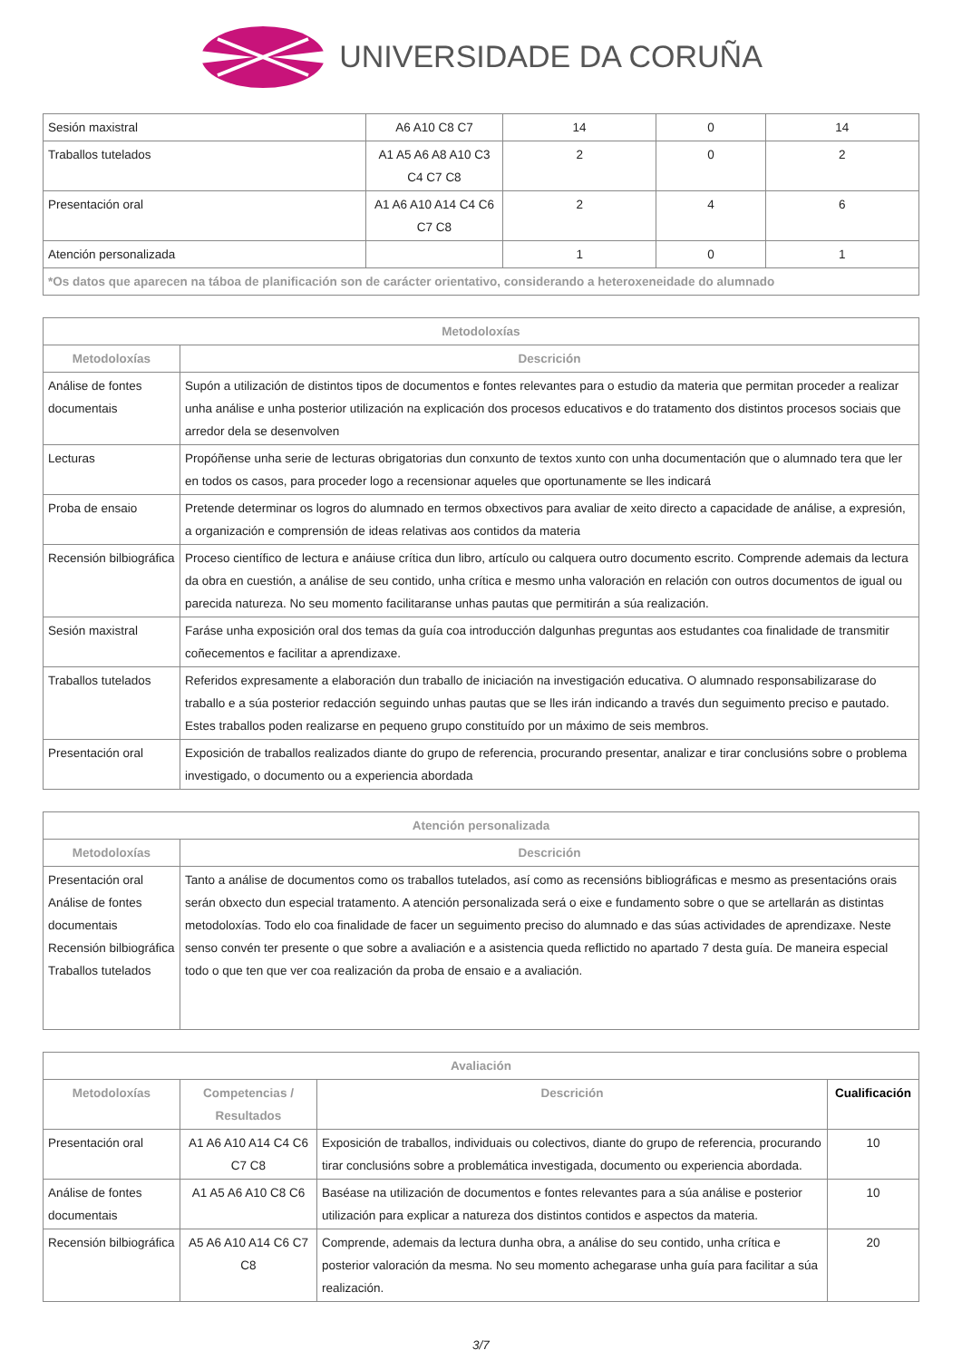UNIVERSIDADE DA CORUÑA
| Sesión maxistral | A6 A10 C8 C7 | 14 | 0 | 14 |
| Traballos tutelados | A1 A5 A6 A8 A10 C3 C4 C7 C8 | 2 | 0 | 2 |
| Presentación oral | A1 A6 A10 A14 C4 C6 C7 C8 | 2 | 4 | 6 |
| Atención personalizada | | 1 | 0 | 1 |
| *Os datos que aparecen na táboa de planificación son de carácter orientativo, considerando a heteroxeneidade do alumnado | | | | |
| Metodoloxías | |
| --- | --- |
| Metodoloxías | Descrición |
| Análise de fontes documentais | Supón a utilización de distintos tipos de documentos e fontes relevantes para o estudio da materia que permitan proceder a realizar unha análise e unha posterior utilización na explicación dos procesos educativos e do tratamento dos distintos procesos sociais que arredor dela se desenvolven |
| Lecturas | Propóñense unha serie de lecturas obrigatorias dun conxunto de textos xunto con unha documentación que o alumnado tera que ler en todos os casos, para proceder logo a recensionar aqueles que oportunamente se lles indicará |
| Proba de ensaio | Pretende determinar os logros do alumnado en termos obxectivos para avaliar de xeito directo a capacidade de análise, a expresión, a organización e comprensión de ideas relativas aos contidos da materia |
| Recensión bilbiográfica | Proceso científico de lectura e anáiuse crítica dun libro, artículo ou calquera outro documento escrito. Comprende ademais da lectura da obra en cuestión, a análise de seu contido, unha crítica e mesmo unha valoración en relación con outros documentos de igual ou parecida natureza. No seu momento facilitaranse unhas pautas que permitirán a súa realización. |
| Sesión maxistral | Faráse unha exposición oral dos temas da guía coa introducción dalgunhas preguntas aos estudantes coa finalidade de transmitir coñecementos e facilitar a aprendizaxe. |
| Traballos tutelados | Referidos expresamente a elaboración dun traballo de iniciación na investigación educativa. O alumnado responsabilizarase do traballo e a súa posterior redacción seguindo unhas pautas que se lles irán indicando a través dun seguimento preciso e pautado. Estes traballos poden realizarse en pequeno grupo constituído por un máximo de seis membros. |
| Presentación oral | Exposición de traballos realizados diante do grupo de referencia, procurando presentar, analizar e tirar conclusións sobre o problema investigado, o documento ou a experiencia abordada |
| Atención personalizada | |
| --- | --- |
| Metodoloxías | Descrición |
| Presentación oral Análise de fontes documentais Recensión bilbiográfica Traballos tutelados | Tanto a análise de documentos como os traballos tutelados, así como as recensións bibliográficas e mesmo as presentacións orais serán obxecto dun especial tratamento. A atención personalizada será o eixe e fundamento sobre o que se artellarán as distintas metodoloxías. Todo elo coa finalidade de facer un seguimento preciso do alumnado e das súas actividades de aprendizaxe. Neste senso convén ter presente o que sobre a avaliación e a asistencia queda reflictido no apartado 7 desta guía. De maneira especial todo o que ten que ver coa realización da proba de ensaio e a avaliación. |
| Avaliación | | | |
| --- | --- | --- | --- |
| Metodoloxías | Competencias / Resultados | Descrición | Cualificación |
| Presentación oral | A1 A6 A10 A14 C4 C6 C7 C8 | Exposición de traballos, individuais ou colectivos, diante do grupo de referencia, procurando tirar conclusións sobre a problemática investigada, documento ou experiencia abordada. | 10 |
| Análise de fontes documentais | A1 A5 A6 A10 C8 C6 | Baséase na utilización de documentos e fontes relevantes para a súa análise e posterior utilización para explicar a natureza dos distintos contidos e aspectos da materia. | 10 |
| Recensión bilbiográfica | A5 A6 A10 A14 C6 C7 C8 | Comprende, ademais da lectura dunha obra, a análise do seu contido, unha crítica e posterior valoración da mesma. No seu momento achegarase unha guía para facilitar a súa realización. | 20 |
3/7